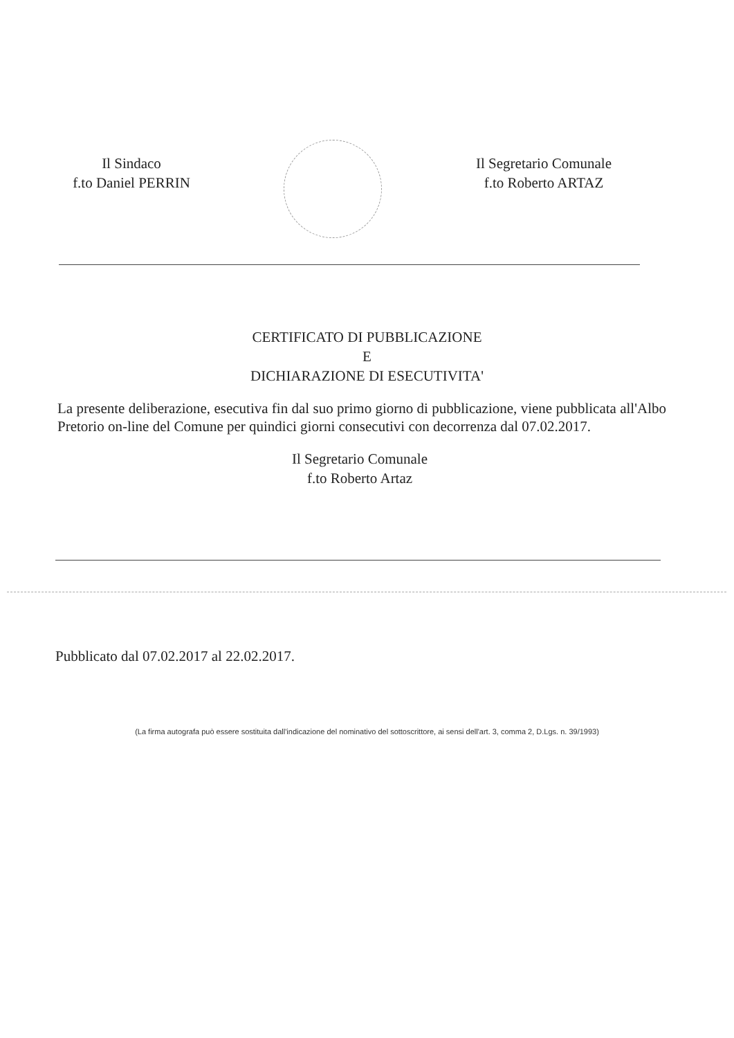Il Sindaco
f.to Daniel PERRIN
Il Segretario Comunale
f.to Roberto ARTAZ
CERTIFICATO DI PUBBLICAZIONE
E
DICHIARAZIONE DI ESECUTIVITA'
La presente deliberazione, esecutiva fin dal suo primo giorno di pubblicazione, viene pubblicata all'Albo Pretorio on-line del Comune per quindici giorni consecutivi con decorrenza dal 07.02.2017.
Il Segretario Comunale
f.to Roberto Artaz
Pubblicato dal 07.02.2017 al 22.02.2017.
(La firma autografa può essere sostituita dall'indicazione del nominativo del sottoscrittore, ai sensi dell'art. 3, comma 2, D.Lgs. n. 39/1993)